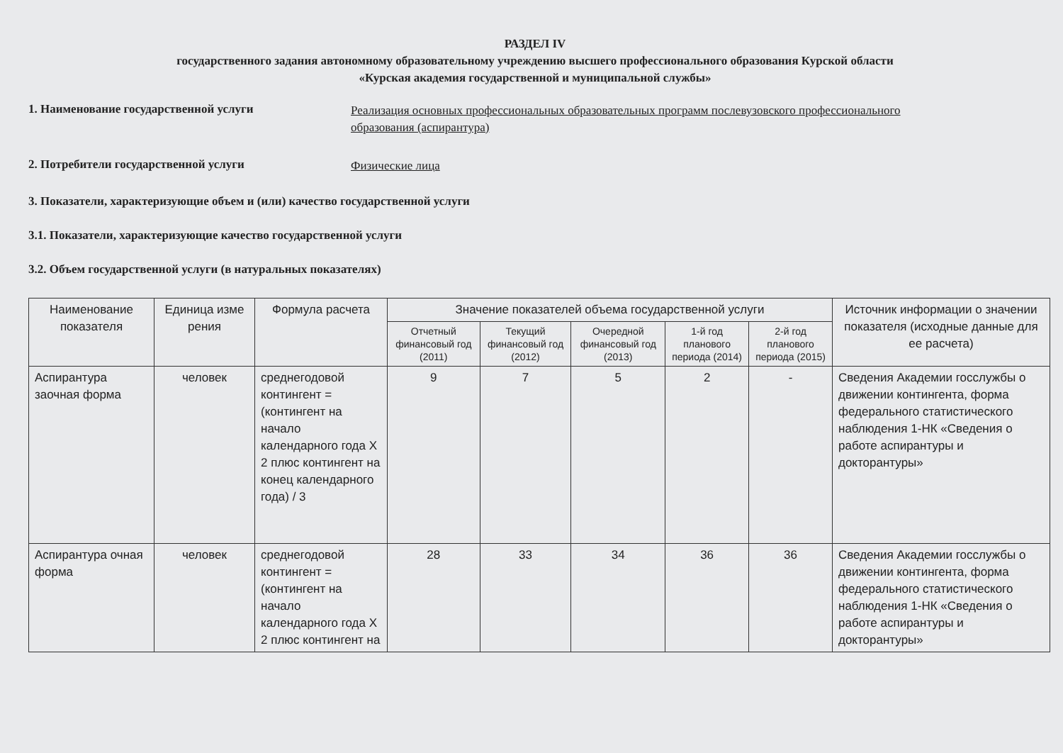РАЗДЕЛ IV
государственного задания автономному образовательному учреждению высшего профессионального образования Курской области
«Курская академия государственной и муниципальной службы»
1. Наименование государственной услуги
Реализация основных профессиональных образовательных программ послевузовского профессионального образования (аспирантура)
2. Потребители государственной услуги
Физические лица
3. Показатели, характеризующие объем и (или) качество государственной услуги
3.1. Показатели, характеризующие качество государственной услуги
3.2. Объем государственной услуги (в натуральных показателях)
| Наименование показателя | Единица изме рения | Формула расчета | Значение показателей объема государственной услуги | | | | | Источник информации о значении показателя (исходные данные для ее расчета) |
| --- | --- | --- | --- | --- | --- | --- | --- | --- |
| | | | Отчетный финансовый год (2011) | Текущий финансовый год (2012) | Очередной финансовый год (2013) | 1-й год планового периода (2014) | 2-й год планового периода (2015) | |
| Аспирантура заочная форма | человек | среднегодовой контингент = (контингент на начало календарного года X 2 плюс контингент на конец календарного года) / 3 | 9 | 7 | 5 | 2 | - | Сведения Академии госслужбы о движении контингента, форма федерального статистического наблюдения 1-НК «Сведения о работе аспирантуры и докторантуры» |
| Аспирантура очная форма | человек | среднегодовой контингент = (контингент на начало календарного года X 2 плюс контингент на | 28 | 33 | 34 | 36 | 36 | Сведения Академии госслужбы о движении контингента, форма федерального статистического наблюдения 1-НК «Сведения о работе аспирантуры и докторантуры» |